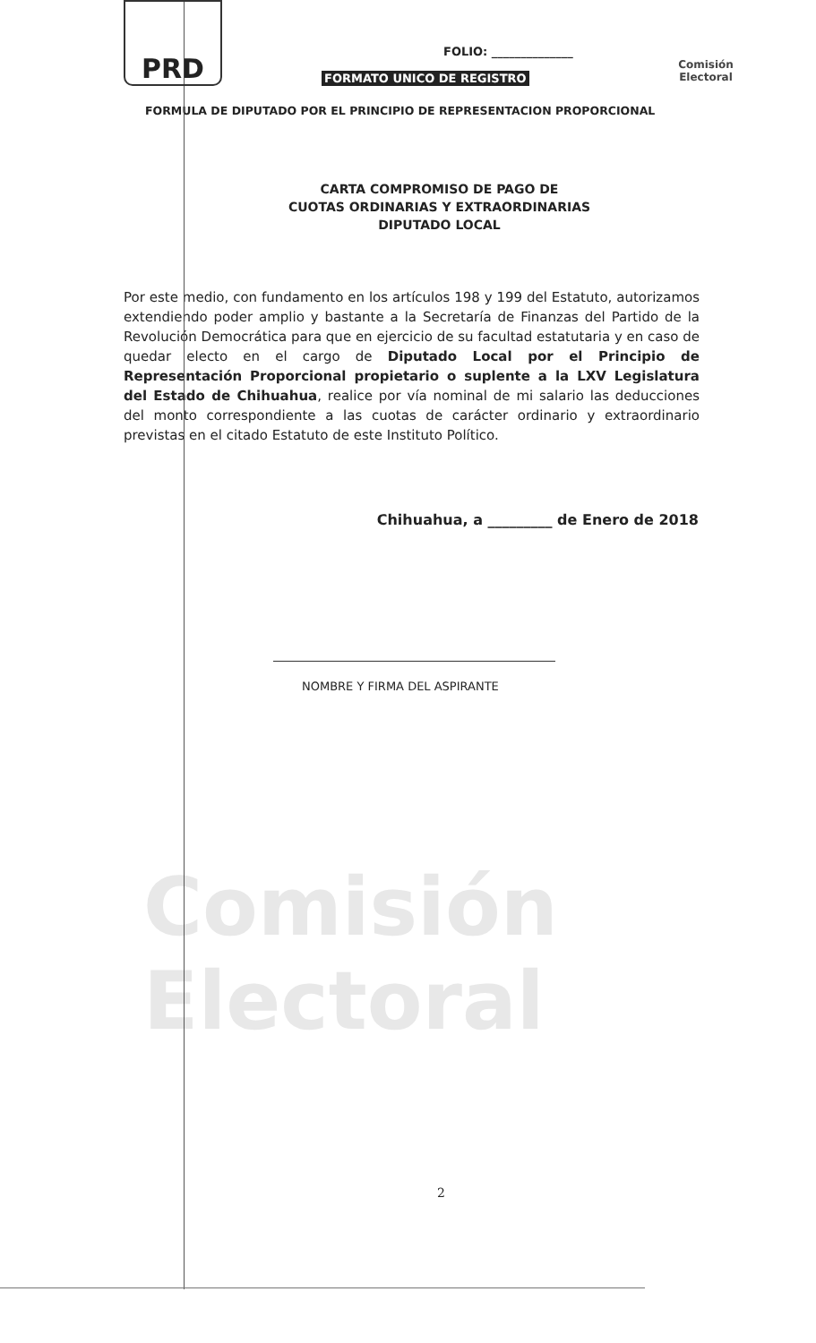Comisión Electoral
PRD
Comisión Electoral
FOLIO: ______________
FORMATO UNICO DE REGISTRO
FORMULA DE DIPUTADO POR EL PRINCIPIO DE REPRESENTACION PROPORCIONAL
CARTA COMPROMISO DE PAGO DE
CUOTAS ORDINARIAS Y EXTRAORDINARIAS
DIPUTADO LOCAL
Por este medio, con fundamento en los artículos 198 y 199 del Estatuto, autorizamos extendiendo poder amplio y bastante a la Secretaría de Finanzas del Partido de la Revolución Democrática para que en ejercicio de su facultad estatutaria y en caso de quedar electo en el cargo de Diputado Local por el Principio de Representación Proporcional propietario o suplente a la LXV Legislatura del Estado de Chihuahua, realice por vía nominal de mi salario las deducciones del monto correspondiente a las cuotas de carácter ordinario y extraordinario previstas en el citado Estatuto de este Instituto Político.
Chihuahua, a _________ de Enero de 2018
NOMBRE Y FIRMA DEL ASPIRANTE
2